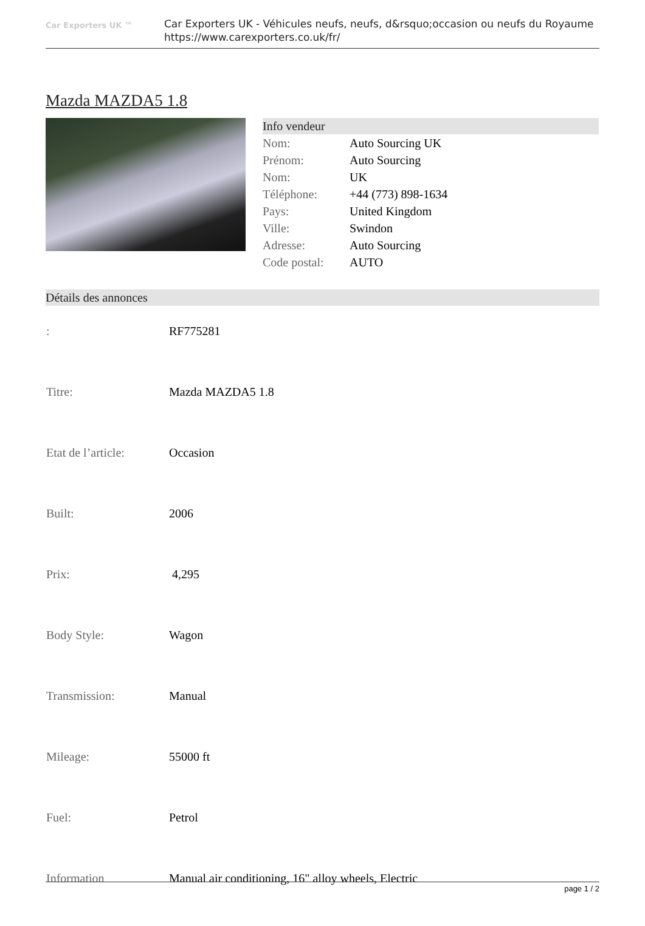Car Exporters UK ™
Car Exporters UK - Véhicules neufs, neufs, d&rsquo;occasion ou neufs du Royaume
https://www.carexporters.co.uk/fr/
Mazda MAZDA5 1.8
Info vendeur
| Nom: | Auto Sourcing UK |
| Prénom: | Auto Sourcing |
| Nom: | UK |
| Téléphone: | +44 (773) 898-1634 |
| Pays: | United Kingdom |
| Ville: | Swindon |
| Adresse: | Auto Sourcing |
| Code postal: | AUTO |
Détails des annonces
| : | RF775281 |
| Titre: | Mazda MAZDA5 1.8 |
| Etat de l’article: | Occasion |
| Built: | 2006 |
| Prix: | 4,295 |
| Body Style: | Wagon |
| Transmission: | Manual |
| Mileage: | 55000 ft |
| Fuel: | Petrol |
| Information | Manual air conditioning, 16" alloy wheels, Electric |
page 1 / 2